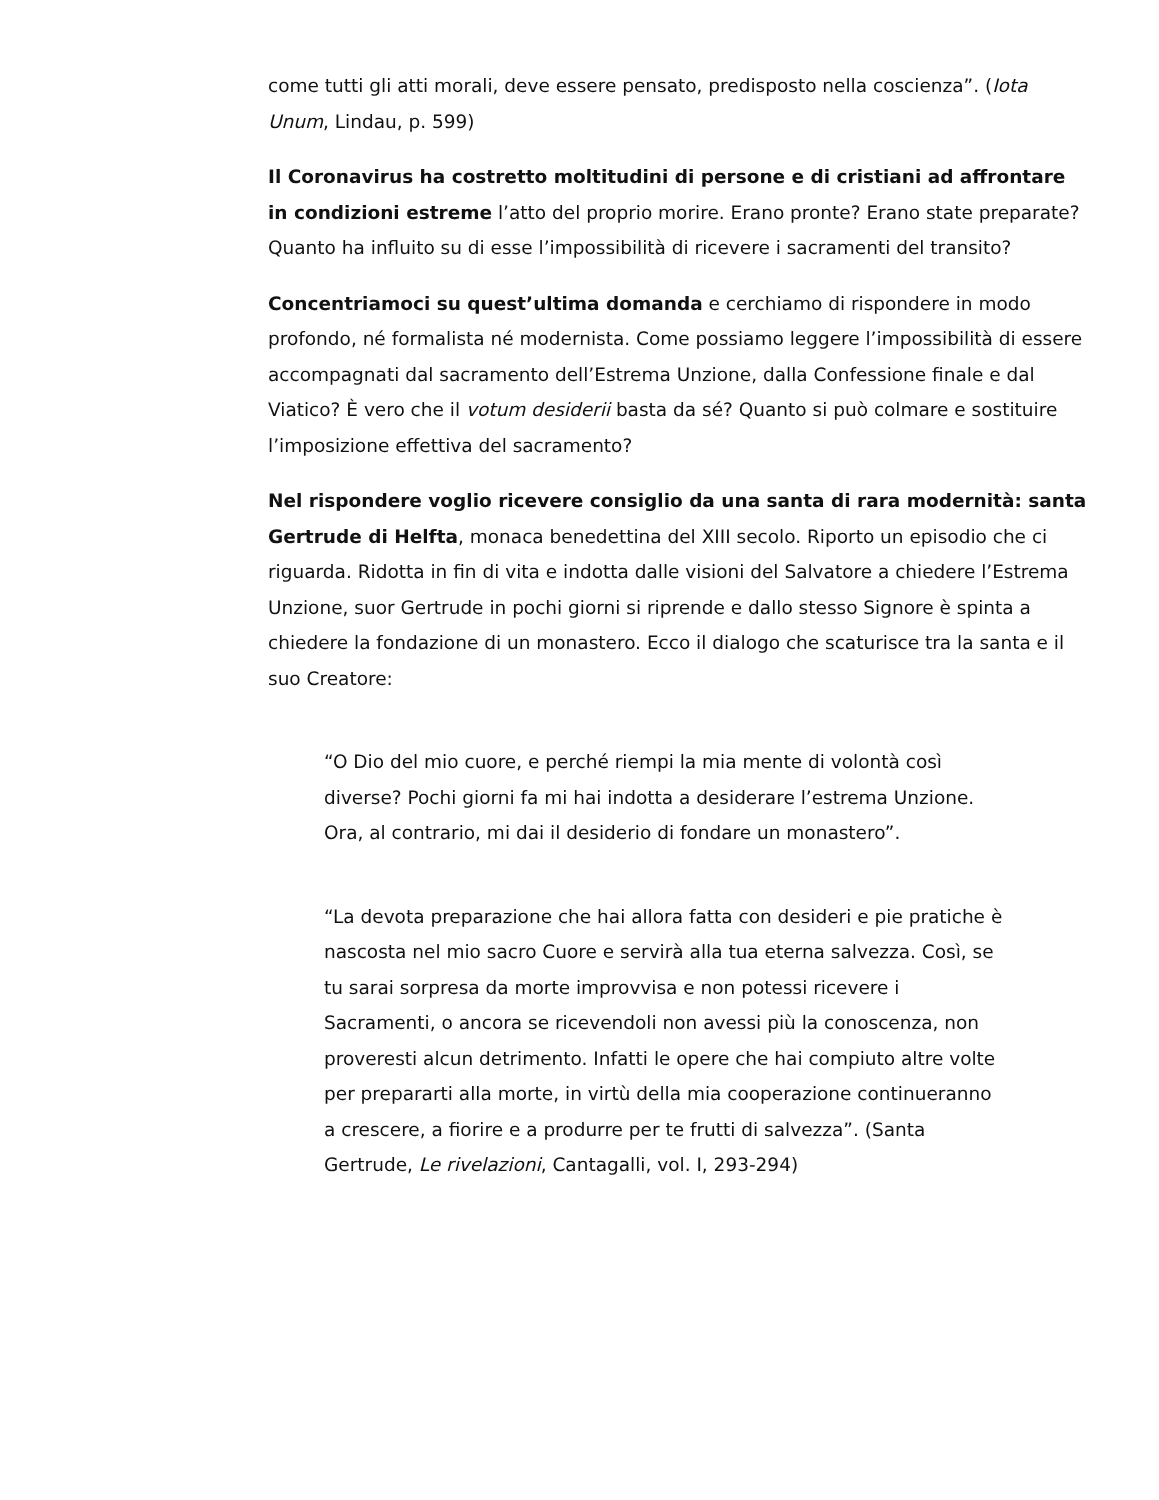come tutti gli atti morali, deve essere pensato, predisposto nella coscienza”. (Iota Unum, Lindau, p. 599)
Il Coronavirus ha costretto moltitudini di persone e di cristiani ad affrontare in condizioni estreme l’atto del proprio morire. Erano pronte? Erano state preparate? Quanto ha influito su di esse l’impossibilità di ricevere i sacramenti del transito?
Concentriamoci su quest’ultima domanda e cerchiamo di rispondere in modo profondo, né formalista né modernista. Come possiamo leggere l’impossibilità di essere accompagnati dal sacramento dell’Estrema Unzione, dalla Confessione finale e dal Viatico? È vero che il votum desiderii basta da sé? Quanto si può colmare e sostituire l’imposizione effettiva del sacramento?
Nel rispondere voglio ricevere consiglio da una santa di rara modernità: santa Gertrude di Helfta, monaca benedettina del XIII secolo. Riporto un episodio che ci riguarda. Ridotta in fin di vita e indotta dalle visioni del Salvatore a chiedere l’Estrema Unzione, suor Gertrude in pochi giorni si riprende e dallo stesso Signore è spinta a chiedere la fondazione di un monastero. Ecco il dialogo che scaturisce tra la santa e il suo Creatore:
“O Dio del mio cuore, e perché riempi la mia mente di volontà così diverse? Pochi giorni fa mi hai indotta a desiderare l’estrema Unzione. Ora, al contrario, mi dai il desiderio di fondare un monastero”.
“La devota preparazione che hai allora fatta con desideri e pie pratiche è nascosta nel mio sacro Cuore e servirà alla tua eterna salvezza. Così, se tu sarai sorpresa da morte improvvisa e non potessi ricevere i Sacramenti, o ancora se ricevendoli non avessi più la conoscenza, non proveresti alcun detrimento. Infatti le opere che hai compiuto altre volte per prepararti alla morte, in virtù della mia cooperazione continueranno a crescere, a fiorire e a produrre per te frutti di salvezza”. (Santa Gertrude, Le rivelazioni, Cantagalli, vol. I, 293-294)